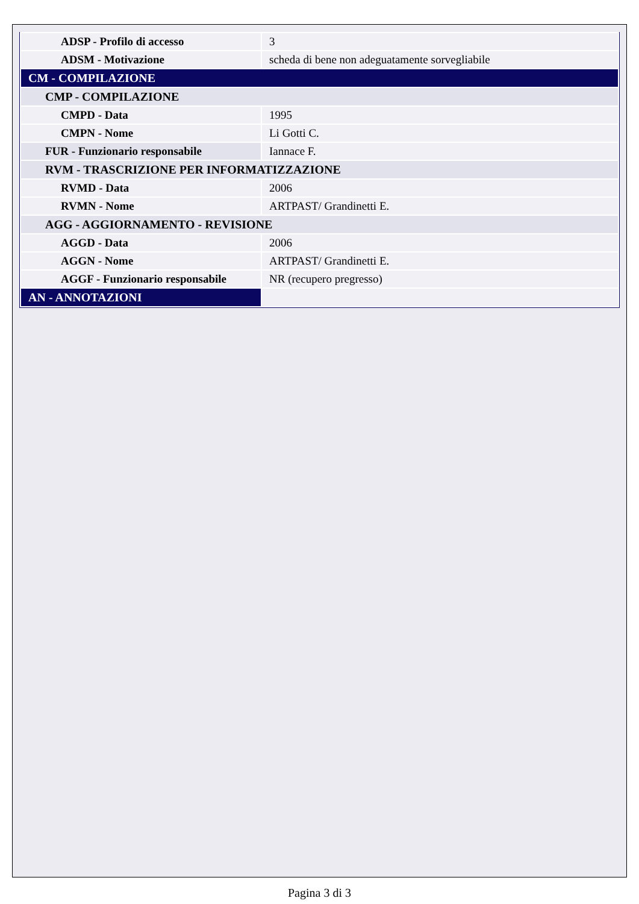| ADSP - Profilo di accesso | 3 |
| ADSM - Motivazione | scheda di bene non adeguatamente sorvegliabile |
| CM - COMPILAZIONE | |
| CMP - COMPILAZIONE | |
| CMPD - Data | 1995 |
| CMPN - Nome | Li Gotti C. |
| FUR - Funzionario responsabile | Iannace F. |
| RVM - TRASCRIZIONE PER INFORMATIZZAZIONE | |
| RVMD - Data | 2006 |
| RVMN - Nome | ARTPAST/ Grandinetti E. |
| AGG - AGGIORNAMENTO - REVISIONE | |
| AGGD - Data | 2006 |
| AGGN - Nome | ARTPAST/ Grandinetti E. |
| AGGF - Funzionario responsabile | NR (recupero pregresso) |
| AN - ANNOTAZIONI | |
Pagina 3 di 3